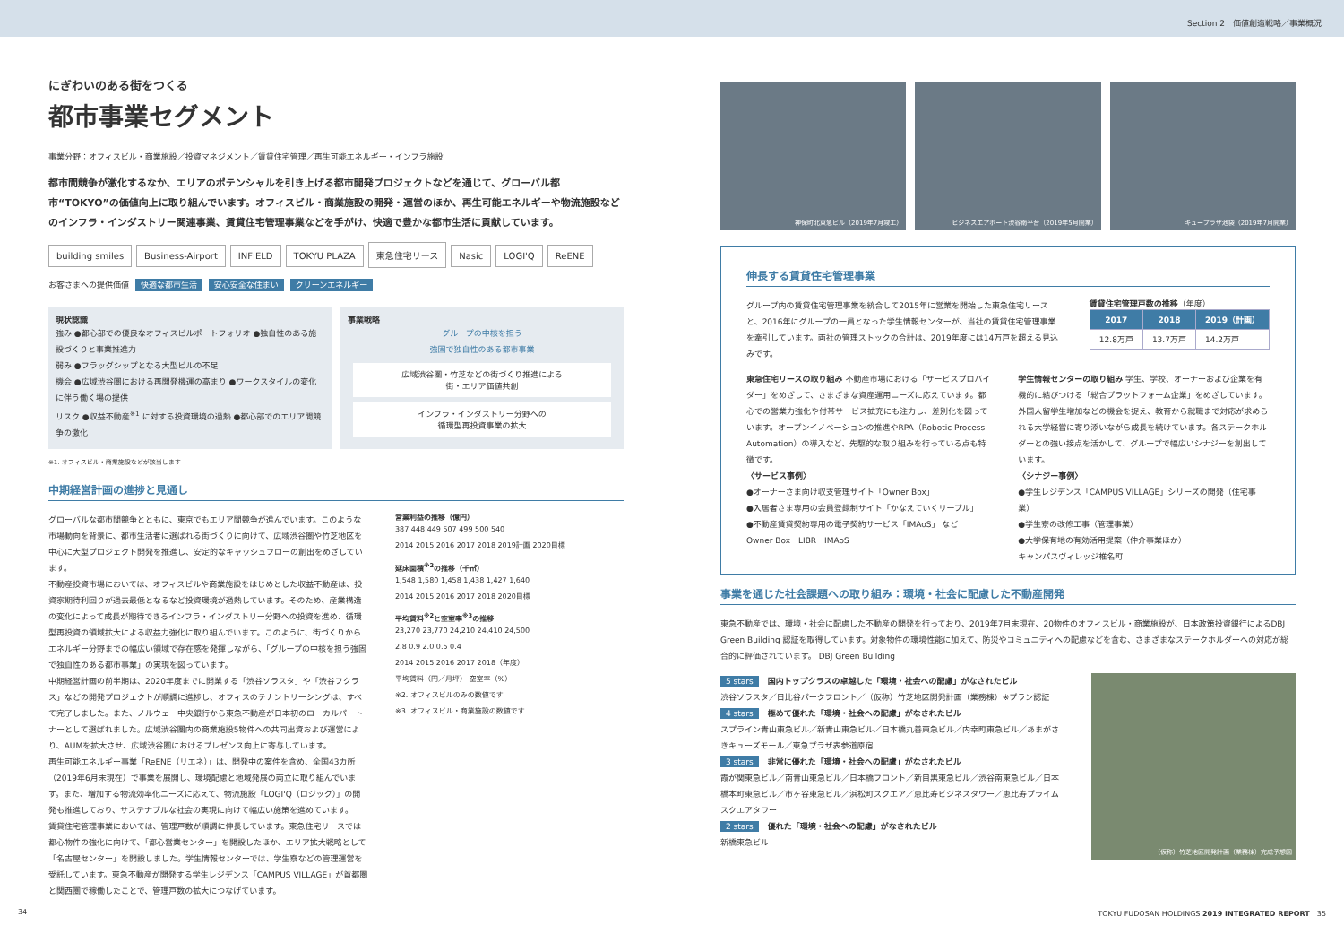Section 2　価値創造戦略／事業概況
にぎわいのある街をつくる
都市事業セグメント
事業分野：オフィスビル・商業施設／投資マネジメント／賃貸住宅管理／再生可能エネルギー・インフラ施設
都市間競争が激化するなか、エリアのポテンシャルを引き上げる都市開発プロジェクトなどを通じて、グローバル都市“TOKYO”の価値向上に取り組んでいます。オフィスビル・商業施設の開発・運営のほか、再生可能エネルギーや物流施設などのインフラ・インダストリー関連事業、賃貸住宅管理事業などを手がけ、快適で豊かな都市生活に貢献しています。
building smiles Business-Airport INFIELD TOKYU PLAZA 東急住宅リース Nasic LOGI'Q ReENE
お客さまへの提供価値 快適な都市生活 安心安全な住まい クリーンエネルギー
現状認識
強み ●都心部での優良なオフィスビルポートフォリオ ●独自性のある施設づくりと事業推進力
弱み ●フラッグシップとなる大型ビルの不足
機会 ●広域渋谷圏における再開発機運の高まり ●ワークスタイルの変化に伴う働く場の提供
リスク ●収益不動産<sup>※1</sup> に対する投資環境の過熱 ●都心部でのエリア間競争の激化
事業戦略
グループの中核を担う
強固で独自性のある都市事業
広域渋谷圏・竹芝などの街づくり推進による
街・エリア価値共創
インフラ・インダストリー分野への
循環型再投資事業の拡大
※1. オフィスビル・商業施設などが該当します
中期経営計画の進捗と見通し
グローバルな都市間競争とともに、東京でもエリア間競争が進んでいます。このような市場動向を背景に、都市生活者に選ばれる街づくりに向けて、広域渋谷圏や竹芝地区を中心に大型プロジェクト開発を推進し、安定的なキャッシュフローの創出をめざしています。
不動産投資市場においては、オフィスビルや商業施設をはじめとした収益不動産は、投資家期待利回りが過去最低となるなど投資環境が過熱しています。そのため、産業構造の変化によって成長が期待できるインフラ・インダストリー分野への投資を進め、循環型再投資の領域拡大による収益力強化に取り組んでいます。このように、街づくりからエネルギー分野までの幅広い領域で存在感を発揮しながら、「グループの中核を担う強固で独自性のある都市事業」の実現を図っています。
中期経営計画の前半期は、2020年度までに開業する「渋谷ソラスタ」や「渋谷フクラス」などの開発プロジェクトが順調に進捗し、オフィスのテナントリーシングは、すべて完了しました。また、ノルウェー中央銀行から東急不動産が日本初のローカルパートナーとして選ばれました。広域渋谷圏内の商業施設5物件への共同出資および運営により、AUMを拡大させ、広域渋谷圏におけるプレゼンス向上に寄与しています。
再生可能エネルギー事業「ReENE（リエネ）」は、開発中の案件を含め、全国43カ所（2019年6月末現在）で事業を展開し、環境配慮と地域発展の両立に取り組んでいます。また、増加する物流効率化ニーズに応えて、物流施設「LOGI'Q（ロジック）」の開発も推進しており、サステナブルな社会の実現に向けて幅広い施策を進めています。
賃貸住宅管理事業においては、管理戸数が順調に伸長しています。東急住宅リースでは都心物件の強化に向けて、「都心営業センター」を開設したほか、エリア拡大戦略として「名古屋センター」を開設しました。学生情報センターでは、学生寮などの管理運営を受託しています。東急不動産が開発する学生レジデンス「CAMPUS VILLAGE」が首都圏と関西圏で稼働したことで、管理戸数の拡大につなげています。
営業利益の推移（億円）
387 448 449 507 499 500 540
2014 2015 2016 2017 2018 2019計画 2020目標
延床面積<sup>※2</sup>の推移（千㎡）
1,548 1,580 1,458 1,438 1,427 1,640
2014 2015 2016 2017 2018 2020目標
平均賃料<sup>※2</sup>と空室率<sup>※3</sup>の推移
23,270 23,770 24,210 24,410 24,500
2.8 0.9 2.0 0.5 0.4
2014 2015 2016 2017 2018（年度）
平均賃料（円／月坪） 空室率（%）
※2. オフィスビルのみの数値です
※3. オフィスビル・商業施設の数値です
神保町北東急ビル（2019年7月竣工） ビジネスエアポート渋谷南平台（2019年5月開業）
キュープラザ池袋（2019年7月開業）
伸長する賃貸住宅管理事業
グループ内の賃貸住宅管理事業を統合して2015年に営業を開始した東急住宅リースと、2016年にグループの一員となった学生情報センターが、当社の賃貸住宅管理事業を牽引しています。両社の管理ストックの合計は、2019年度には14万戸を超える見込みです。
賃貸住宅管理戸数の推移（年度）
| 2017 | 2018 | 2019（計画） |
| --- | --- | --- |
| 12.8万戸 | 13.7万戸 | 14.2万戸 |
東急住宅リースの取り組み 不動産市場における「サービスプロバイダー」をめざして、さまざまな資産運用ニーズに応えています。都心での営業力強化や付帯サービス拡充にも注力し、差別化を図っています。オープンイノベーションの推進やRPA（Robotic Process Automation）の導入など、先駆的な取り組みを行っている点も特徴です。
〈サービス事例〉
●オーナーさま向け収支管理サイト「Owner Box」
●入居者さま専用の会員登録制サイト「かなえていくリーブル」
●不動産賃貸契約専用の電子契約サービス「IMAoS」 など
Owner Box　LIBR　IMAoS
学生情報センターの取り組み 学生、学校、オーナーおよび企業を有機的に結びつける「総合プラットフォーム企業」をめざしています。外国人留学生増加などの機会を捉え、教育から就職まで対応が求められる大学経営に寄り添いながら成長を続けています。各ステークホルダーとの強い接点を活かして、グループで幅広いシナジーを創出しています。
〈シナジー事例〉
●学生レジデンス「CAMPUS VILLAGE」シリーズの開発（住宅事業）
●学生寮の改修工事（管理事業）
●大学保有地の有効活用提案（仲介事業ほか）
キャンパスヴィレッジ椎名町
事業を通じた社会課題への取り組み：環境・社会に配慮した不動産開発
東急不動産では、環境・社会に配慮した不動産の開発を行っており、2019年7月末現在、20物件のオフィスビル・商業施設が、日本政策投資銀行によるDBJ Green Building 認証を取得しています。対象物件の環境性能に加えて、防災やコミュニティへの配慮などを含む、さまざまなステークホルダーへの対応が総合的に評価されています。 DBJ Green Building
5 stars 国内トップクラスの卓越した「環境・社会への配慮」がなされたビル
渋谷ソラスタ／日比谷パークフロント／（仮称）竹芝地区開発計画（業務棟）※プラン認証
4 stars 極めて優れた「環境・社会への配慮」がなされたビル
スプライン青山東急ビル／新青山東急ビル／日本橋丸善東急ビル／内幸町東急ビル／あまがさきキューズモール／東急プラザ表参道原宿
3 stars 非常に優れた「環境・社会への配慮」がなされたビル
霞が関東急ビル／南青山東急ビル／日本橋フロント／新目黒東急ビル／渋谷南東急ビル／日本橋本町東急ビル／市ヶ谷東急ビル／浜松町スクエア／恵比寿ビジネスタワー／恵比寿プライムスクエアタワー
2 stars 優れた「環境・社会への配慮」がなされたビル
新橋東急ビル
（仮称）竹芝地区開発計画（業務棟）完成予想図
34 TOKYU FUDOSAN HOLDINGS 2019 INTEGRATED REPORT　35